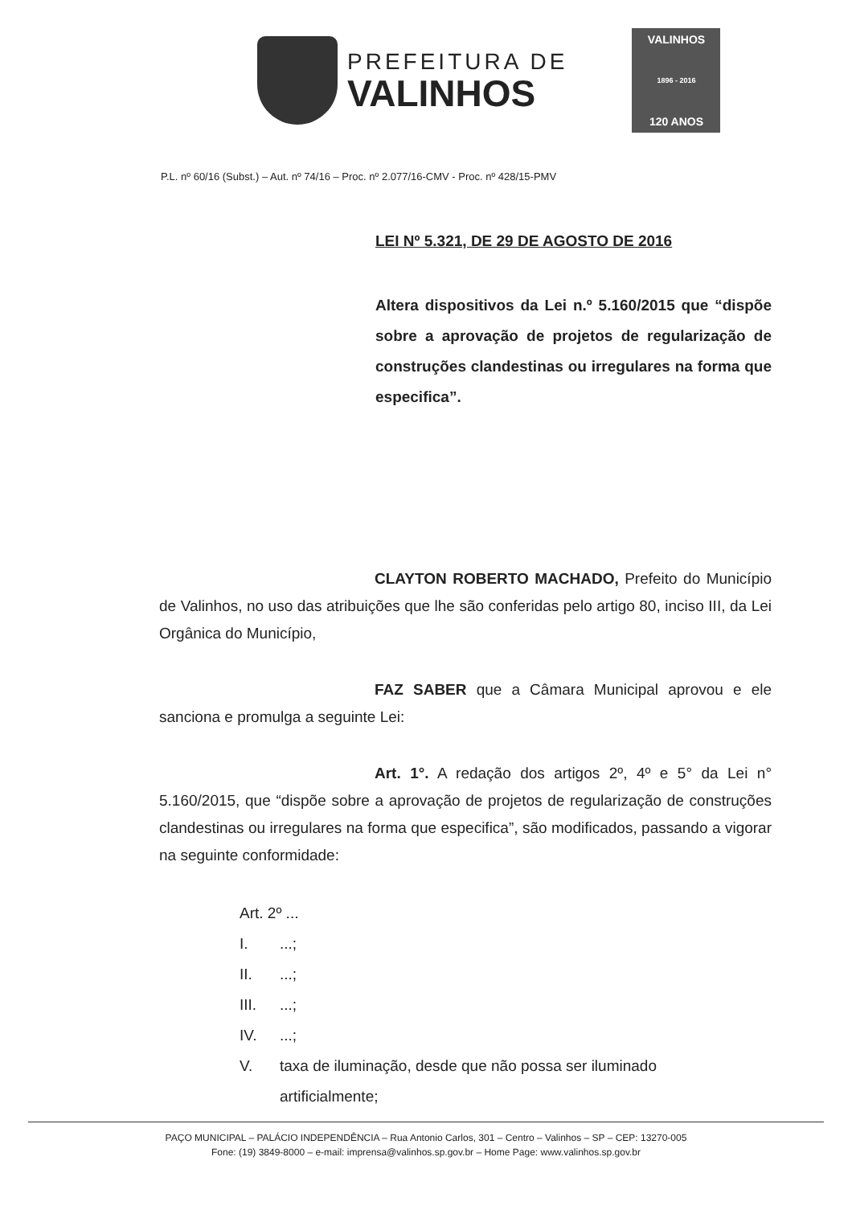PREFEITURA DE
VALINHOS
VALINHOS
1896 - 2016
120 ANOS
P.L. nº 60/16 (Subst.) – Aut. nº 74/16 – Proc. nº 2.077/16-CMV - Proc. nº 428/15-PMV
LEI Nº 5.321, DE 29 DE AGOSTO DE 2016
Altera dispositivos da Lei n.º 5.160/2015 que “dispõe sobre a aprovação de projetos de regularização de construções clandestinas ou irregulares na forma que especifica”.
CLAYTON ROBERTO MACHADO, Prefeito do Município de Valinhos, no uso das atribuições que lhe são conferidas pelo artigo 80, inciso III, da Lei Orgânica do Município,
FAZ SABER que a Câmara Municipal aprovou e ele sanciona e promulga a seguinte Lei:
Art. 1°. A redação dos artigos 2º, 4º e 5° da Lei n° 5.160/2015, que “dispõe sobre a aprovação de projetos de regularização de construções clandestinas ou irregulares na forma que especifica”, são modificados, passando a vigorar na seguinte conformidade:
Art. 2º ...
I....;
II....;
III....;
IV....;
V. taxa de iluminação, desde que não possa ser iluminado
artificialmente;
PAÇO MUNICIPAL – PALÁCIO INDEPENDÊNCIA – Rua Antonio Carlos, 301 – Centro – Valinhos – SP – CEP: 13270-005
Fone: (19) 3849-8000 – e-mail: imprensa@valinhos.sp.gov.br – Home Page: www.valinhos.sp.gov.br